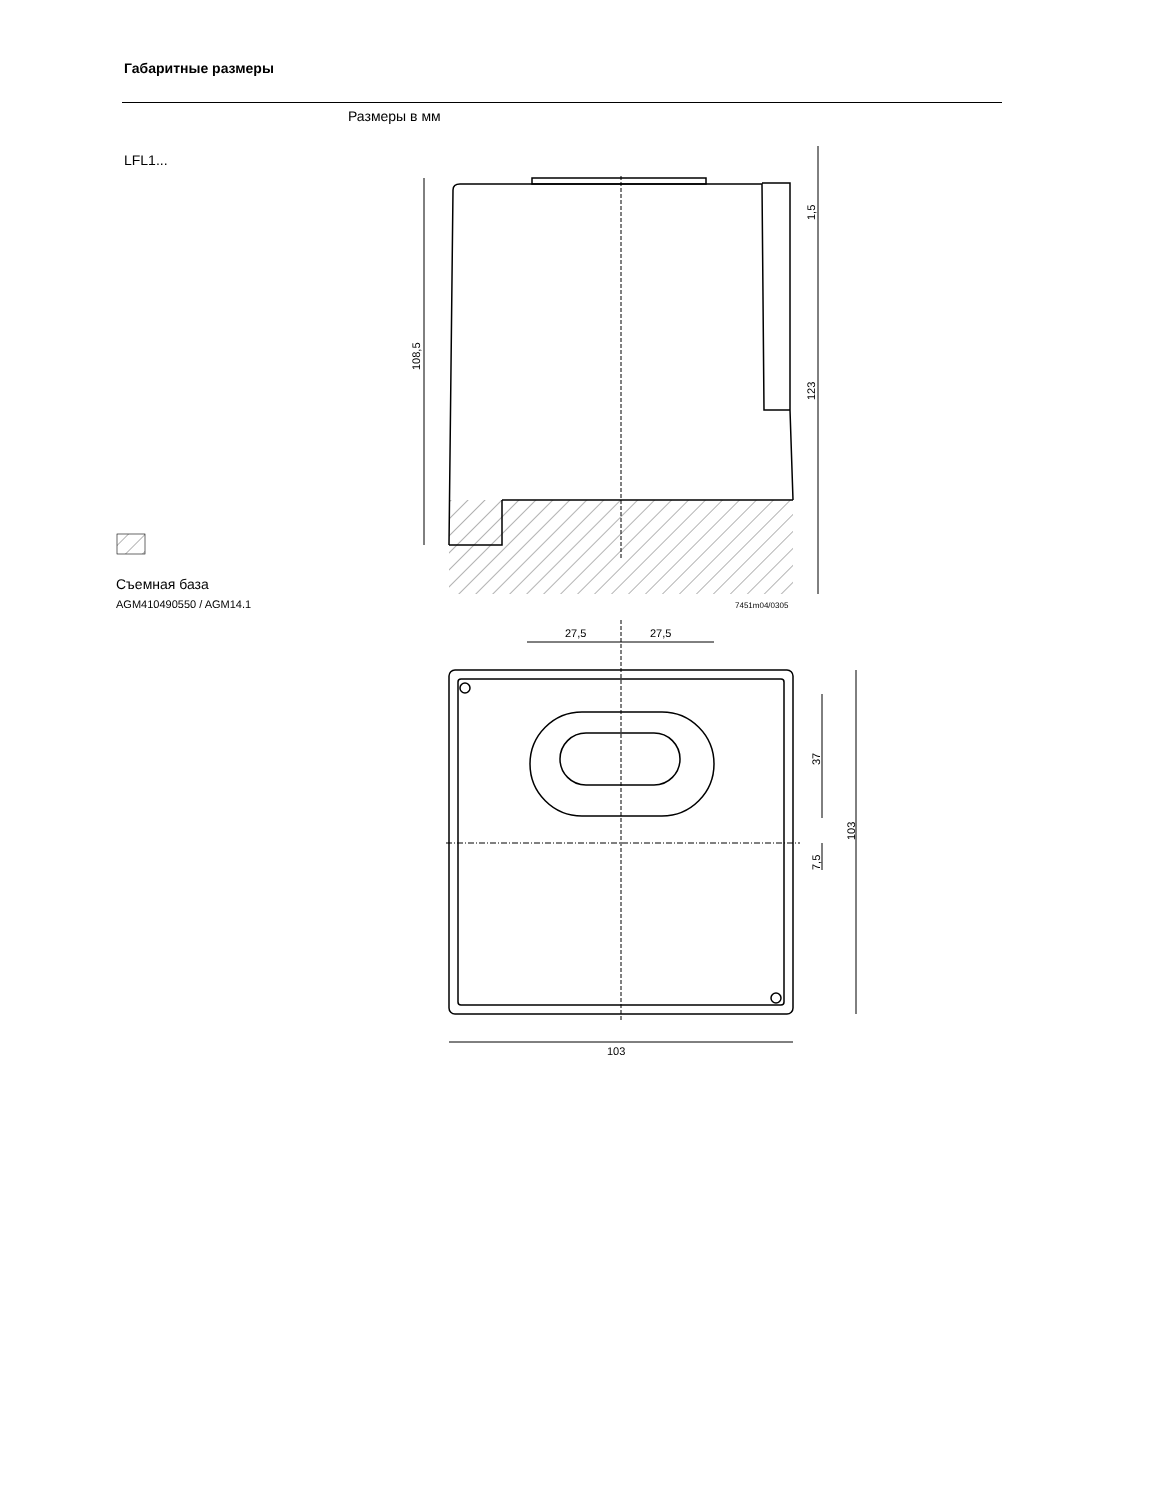27,5
27,5
103
7451m04/0305
108,5
1,5
123
37
7,5
103
Габаритные размеры
Размеры в мм
LFL1...
Съемная база
AGM410490550 / AGM14.1